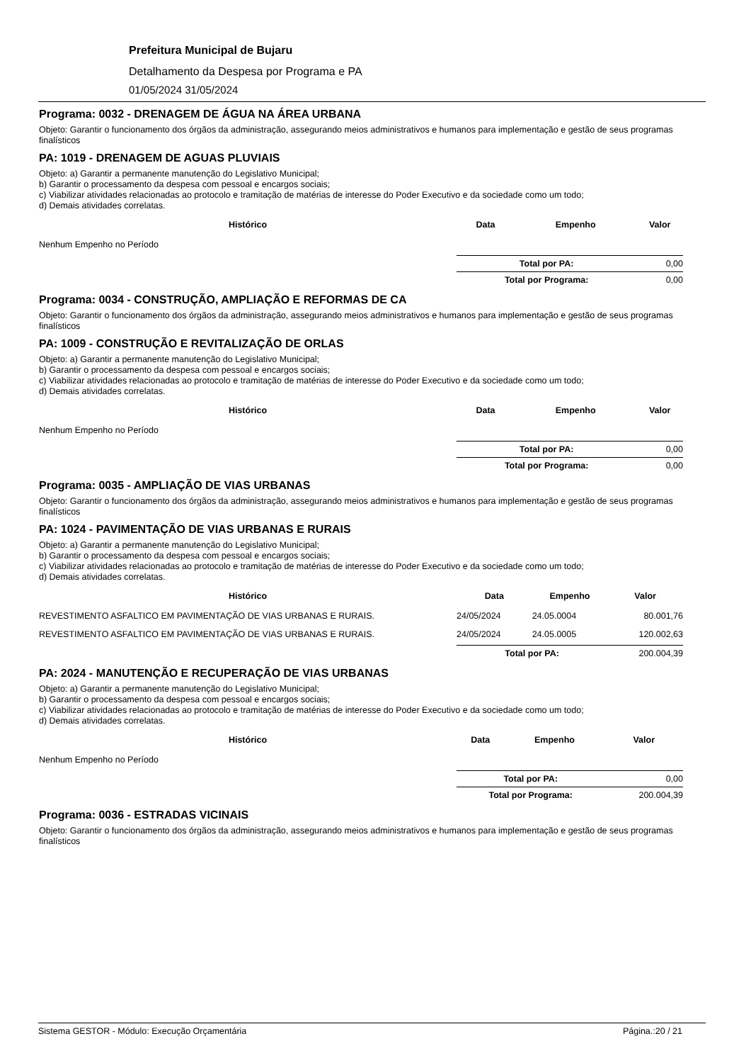Prefeitura Municipal de Bujaru
Detalhamento da Despesa por Programa e PA
01/05/2024 31/05/2024
Programa: 0032 - DRENAGEM DE ÁGUA NA ÁREA URBANA
Objeto: Garantir o funcionamento dos órgãos da administração, assegurando meios administrativos e humanos para implementação e gestão de seus programas finalísticos
PA: 1019 - DRENAGEM DE AGUAS PLUVIAIS
Objeto: a) Garantir a permanente manutenção do Legislativo Municipal;
b) Garantir o processamento da despesa com pessoal e encargos sociais;
c) Viabilizar atividades relacionadas ao protocolo e tramitação de matérias de interesse do Poder Executivo e da sociedade como um todo;
d) Demais atividades correlatas.
| Histórico | Data | Empenho | Valor |
| --- | --- | --- | --- |
| Nenhum Empenho no Período | | | |
| | Total por PA: | | 0,00 |
| | Total por Programa: | | 0,00 |
Programa: 0034 - CONSTRUÇÃO, AMPLIAÇÃO E REFORMAS DE CA
Objeto: Garantir o funcionamento dos órgãos da administração, assegurando meios administrativos e humanos para implementação e gestão de seus programas finalísticos
PA: 1009 - CONSTRUÇÃO E REVITALIZAÇÃO DE ORLAS
Objeto: a) Garantir a permanente manutenção do Legislativo Municipal;
b) Garantir o processamento da despesa com pessoal e encargos sociais;
c) Viabilizar atividades relacionadas ao protocolo e tramitação de matérias de interesse do Poder Executivo e da sociedade como um todo;
d) Demais atividades correlatas.
| Histórico | Data | Empenho | Valor |
| --- | --- | --- | --- |
| Nenhum Empenho no Período | | | |
| | Total por PA: | | 0,00 |
| | Total por Programa: | | 0,00 |
Programa: 0035 - AMPLIAÇÃO DE VIAS URBANAS
Objeto: Garantir o funcionamento dos órgãos da administração, assegurando meios administrativos e humanos para implementação e gestão de seus programas finalísticos
PA: 1024 - PAVIMENTAÇÃO DE VIAS URBANAS E RURAIS
Objeto: a) Garantir a permanente manutenção do Legislativo Municipal;
b) Garantir o processamento da despesa com pessoal e encargos sociais;
c) Viabilizar atividades relacionadas ao protocolo e tramitação de matérias de interesse do Poder Executivo e da sociedade como um todo;
d) Demais atividades correlatas.
| Histórico | Data | Empenho | Valor |
| --- | --- | --- | --- |
| REVESTIMENTO ASFALTICO EM PAVIMENTAÇÃO DE VIAS URBANAS E RURAIS. | 24/05/2024 | 24.05.0004 | 80.001,76 |
| REVESTIMENTO ASFALTICO EM PAVIMENTAÇÃO DE VIAS URBANAS E RURAIS. | 24/05/2024 | 24.05.0005 | 120.002,63 |
| | Total por PA: | | 200.004,39 |
PA: 2024 - MANUTENÇÃO E RECUPERAÇÃO DE VIAS URBANAS
Objeto: a) Garantir a permanente manutenção do Legislativo Municipal;
b) Garantir o processamento da despesa com pessoal e encargos sociais;
c) Viabilizar atividades relacionadas ao protocolo e tramitação de matérias de interesse do Poder Executivo e da sociedade como um todo;
d) Demais atividades correlatas.
| Histórico | Data | Empenho | Valor |
| --- | --- | --- | --- |
| Nenhum Empenho no Período | | | |
| | Total por PA: | | 0,00 |
| | Total por Programa: | | 200.004,39 |
Programa: 0036 - ESTRADAS VICINAIS
Objeto: Garantir o funcionamento dos órgãos da administração, assegurando meios administrativos e humanos para implementação e gestão de seus programas finalísticos
Sistema GESTOR - Módulo: Execução Orçamentária Página.:20 / 21